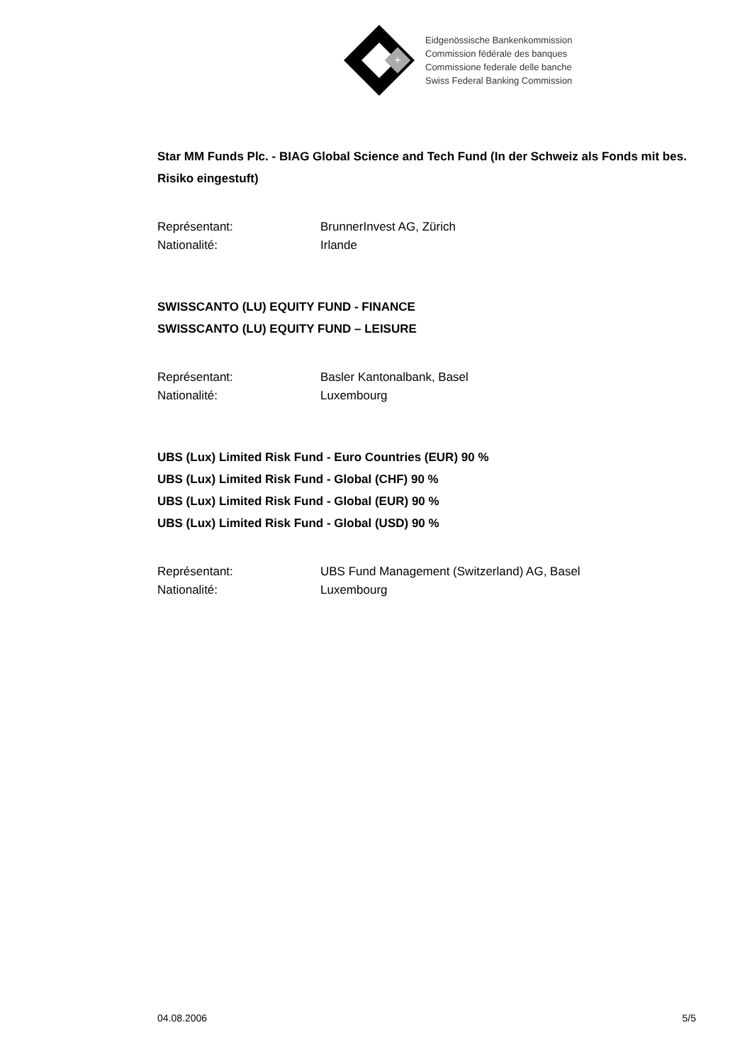+
Eidgenössische Bankenkommission
Commission fédérale des banques
Commissione federale delle banche
Swiss Federal Banking Commission
Star MM Funds Plc. - BIAG Global Science and Tech Fund (In der Schweiz als Fonds mit bes. Risiko eingestuft)
Représentant: BrunnerInvest AG, Zürich
Nationalité: Irlande
SWISSCANTO (LU) EQUITY FUND - FINANCE
SWISSCANTO (LU) EQUITY FUND – LEISURE
Représentant: Basler Kantonalbank, Basel
Nationalité: Luxembourg
UBS (Lux) Limited Risk Fund - Euro Countries (EUR) 90 %
UBS (Lux) Limited Risk Fund - Global (CHF) 90 %
UBS (Lux) Limited Risk Fund - Global (EUR) 90 %
UBS (Lux) Limited Risk Fund - Global (USD) 90 %
Représentant: UBS Fund Management (Switzerland) AG, Basel
Nationalité: Luxembourg
04.08.2006 5/5